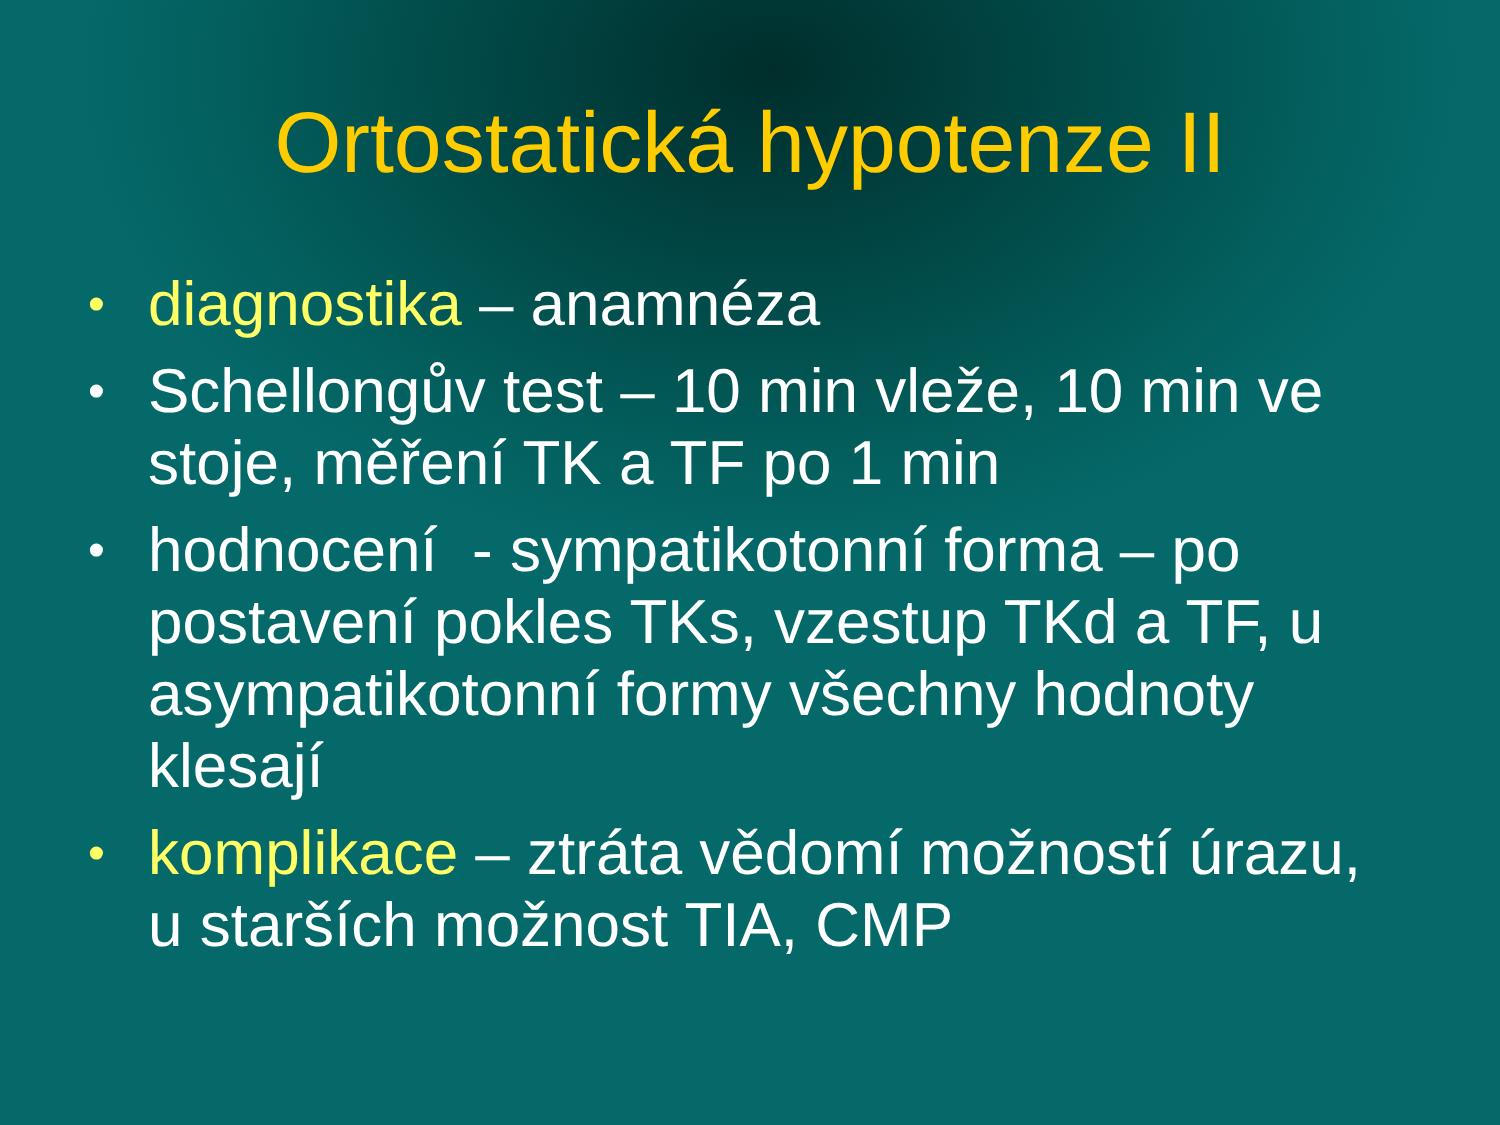Ortostatická hypotenze II
• diagnostika – anamnéza
• Schellongův test – 10 min vleže, 10 min ve stoje, měření TK a TF po 1 min
• hodnocení - sympatikotonní forma – po postavení pokles TKs, vzestup TKd a TF, u asympatikotonní formy všechny hodnoty klesají
• komplikace – ztráta vědomí možností úrazu, u starších možnost TIA, CMP